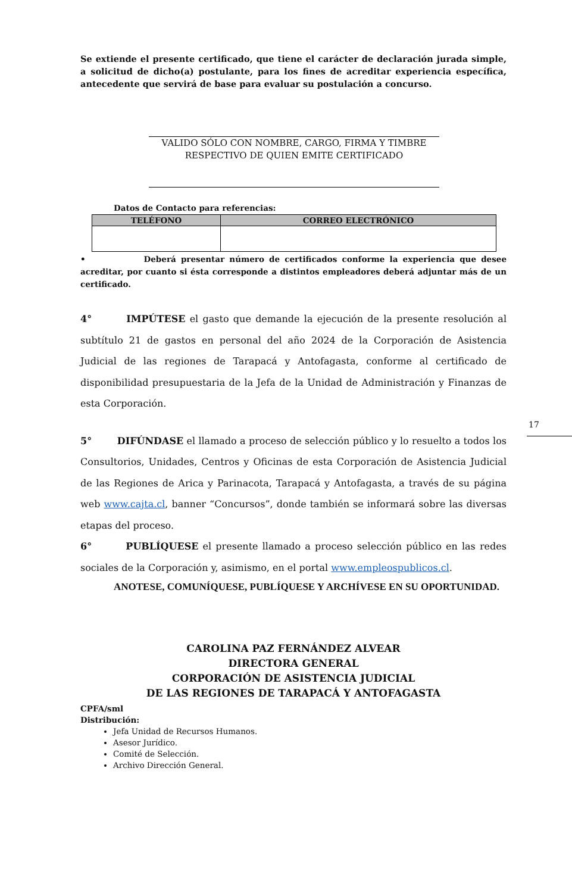17
Se extiende el presente certificado, que tiene el carácter de declaración jurada simple, a solicitud de dicho(a) postulante, para los fines de acreditar experiencia específica, antecedente que servirá de base para evaluar su postulación a concurso.
VALIDO SÓLO CON NOMBRE, CARGO, FIRMA Y TIMBRE
RESPECTIVO DE QUIEN EMITE CERTIFICADO
Datos de Contacto para referencias:
| TELÉFONO | CORREO ELECTRÓNICO |
| --- | --- |
• Deberá presentar número de certificados conforme la experiencia que desee acreditar, por cuanto si ésta corresponde a distintos empleadores deberá adjuntar más de un certificado.
4° IMPÚTESE el gasto que demande la ejecución de la presente resolución al subtítulo 21 de gastos en personal del año 2024 de la Corporación de Asistencia Judicial de las regiones de Tarapacá y Antofagasta, conforme al certificado de disponibilidad presupuestaria de la Jefa de la Unidad de Administración y Finanzas de esta Corporación.
5° DIFÚNDASE el llamado a proceso de selección público y lo resuelto a todos los Consultorios, Unidades, Centros y Oficinas de esta Corporación de Asistencia Judicial de las Regiones de Arica y Parinacota, Tarapacá y Antofagasta, a través de su página web www.cajta.cl, banner “Concursos”, donde también se informará sobre las diversas etapas del proceso.
6° PUBLÍQUESE el presente llamado a proceso selección público en las redes sociales de la Corporación y, asimismo, en el portal www.empleospublicos.cl.
ANOTESE, COMUNÍQUESE, PUBLÍQUESE Y ARCHÍVESE EN SU OPORTUNIDAD.
CAROLINA PAZ FERNÁNDEZ ALVEAR
DIRECTORA GENERAL
CORPORACIÓN DE ASISTENCIA JUDICIAL
DE LAS REGIONES DE TARAPACÁ Y ANTOFAGASTA
CPFA/sml
Distribución:
Jefa Unidad de Recursos Humanos.
Asesor Jurídico.
Comité de Selección.
Archivo Dirección General.